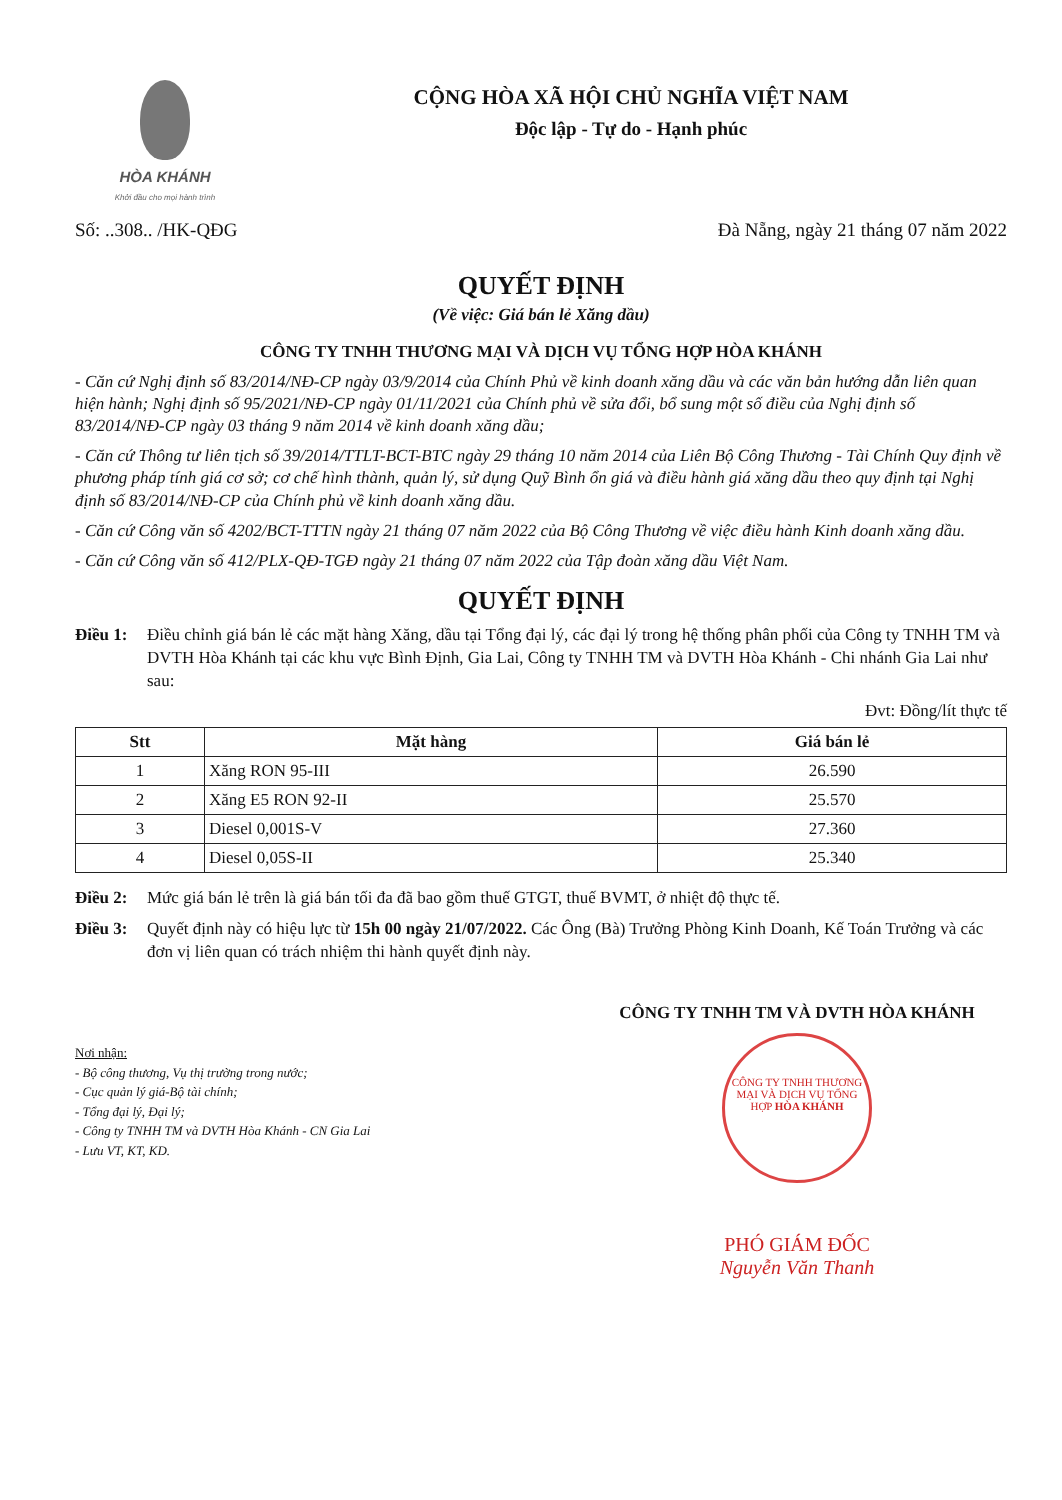HÒA KHÁNH
Khởi đầu cho mọi hành trình
CỘNG HÒA XÃ HỘI CHỦ NGHĨA VIỆT NAM
Độc lập - Tự do - Hạnh phúc
Số: ..308.. /HK-QĐG Đà Nẵng, ngày 21 tháng 07 năm 2022
QUYẾT ĐỊNH
(Về việc: Giá bán lẻ Xăng dầu)
CÔNG TY TNHH THƯƠNG MẠI VÀ DỊCH VỤ TỔNG HỢP HÒA KHÁNH
- Căn cứ Nghị định số 83/2014/NĐ-CP ngày 03/9/2014 của Chính Phủ về kinh doanh xăng dầu và các văn bản hướng dẫn liên quan hiện hành; Nghị định số 95/2021/NĐ-CP ngày 01/11/2021 của Chính phủ về sửa đổi, bổ sung một số điều của Nghị định số 83/2014/NĐ-CP ngày 03 tháng 9 năm 2014 về kinh doanh xăng dầu;
- Căn cứ Thông tư liên tịch số 39/2014/TTLT-BCT-BTC ngày 29 tháng 10 năm 2014 của Liên Bộ Công Thương - Tài Chính Quy định về phương pháp tính giá cơ sở; cơ chế hình thành, quản lý, sử dụng Quỹ Bình ổn giá và điều hành giá xăng dầu theo quy định tại Nghị định số 83/2014/NĐ-CP của Chính phủ về kinh doanh xăng dầu.
- Căn cứ Công văn số 4202/BCT-TTTN ngày 21 tháng 07 năm 2022 của Bộ Công Thương về việc điều hành Kinh doanh xăng dầu.
- Căn cứ Công văn số 412/PLX-QĐ-TGĐ ngày 21 tháng 07 năm 2022 của Tập đoàn xăng dầu Việt Nam.
QUYẾT ĐỊNH
Điều 1: Điều chỉnh giá bán lẻ các mặt hàng Xăng, dầu tại Tổng đại lý, các đại lý trong hệ thống phân phối của Công ty TNHH TM và DVTH Hòa Khánh tại các khu vực Bình Định, Gia Lai, Công ty TNHH TM và DVTH Hòa Khánh - Chi nhánh Gia Lai như sau:
Đvt: Đồng/lít thực tế
| Stt | Mặt hàng | Giá bán lẻ |
| --- | --- | --- |
| 1 | Xăng RON 95-III | 26.590 |
| 2 | Xăng E5 RON 92-II | 25.570 |
| 3 | Diesel 0,001S-V | 27.360 |
| 4 | Diesel 0,05S-II | 25.340 |
Điều 2: Mức giá bán lẻ trên là giá bán tối đa đã bao gồm thuế GTGT, thuế BVMT, ở nhiệt độ thực tế.
Điều 3: Quyết định này có hiệu lực từ 15h 00 ngày 21/07/2022. Các Ông (Bà) Trưởng Phòng Kinh Doanh, Kế Toán Trưởng và các đơn vị liên quan có trách nhiệm thi hành quyết định này.
Nơi nhận:
- Bộ công thương, Vụ thị trường trong nước;
- Cục quản lý giá-Bộ tài chính;
- Tổng đại lý, Đại lý;
- Công ty TNHH TM và DVTH Hòa Khánh - CN Gia Lai
- Lưu VT, KT, KD.
CÔNG TY TNHH TM VÀ DVTH HÒA KHÁNH
CÔNG TY TNHH THƯƠNG MẠI VÀ DỊCH VỤ TỔNG HỢP HÒA KHÁNH
PHÓ GIÁM ĐỐC
Nguyễn Văn Thanh